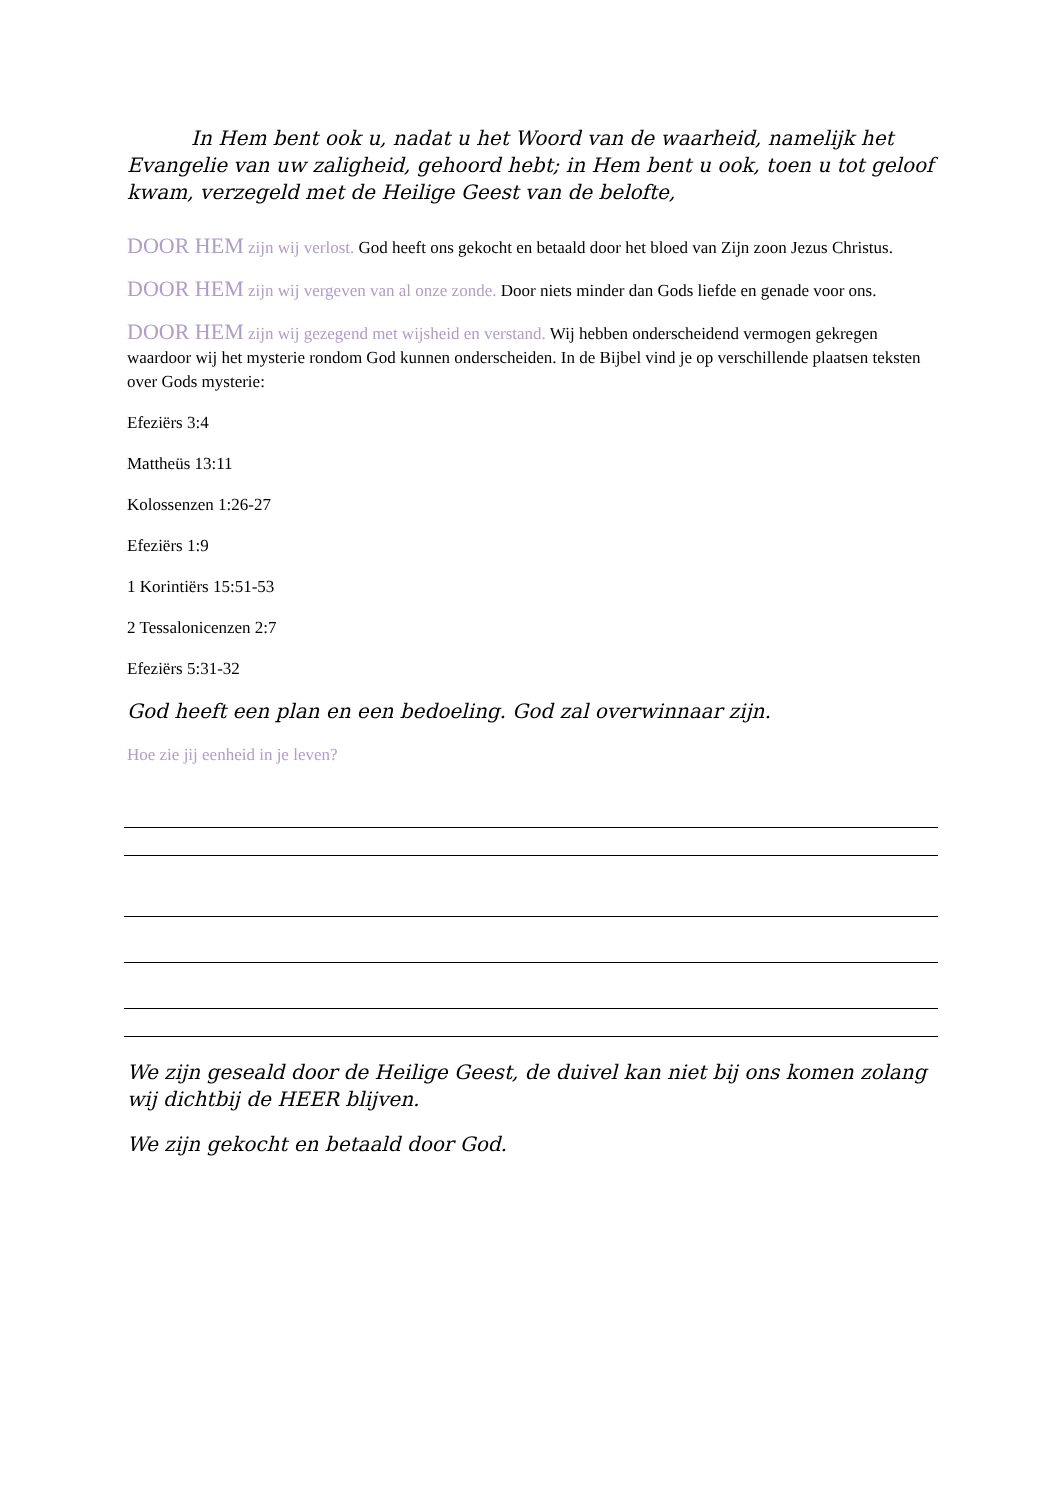In Hem bent ook u, nadat u het Woord van de waarheid, namelijk het Evangelie van uw zaligheid, gehoord hebt; in Hem bent u ook, toen u tot geloof kwam, verzegeld met de Heilige Geest van de belofte,
DOOR HEM zijn wij verlost. God heeft ons gekocht en betaald door het bloed van Zijn zoon Jezus Christus.
DOOR HEM zijn wij vergeven van al onze zonde. Door niets minder dan Gods liefde en genade voor ons.
DOOR HEM zijn wij gezegend met wijsheid en verstand. Wij hebben onderscheidend vermogen gekregen waardoor wij het mysterie rondom God kunnen onderscheiden. In de Bijbel vind je op verschillende plaatsen teksten over Gods mysterie:
Efeziërs 3:4
Mattheüs 13:11
Kolossenzen 1:26-27
Efeziërs 1:9
1 Korintiërs 15:51-53
2 Tessalonicenzen 2:7
Efeziërs 5:31-32
God heeft een plan en een bedoeling. God zal overwinnaar zijn.
Hoe zie jij eenheid in je leven?
We zijn geseald door de Heilige Geest, de duivel kan niet bij ons komen zolang wij dichtbij de HEER blijven.
We zijn gekocht en betaald door God.